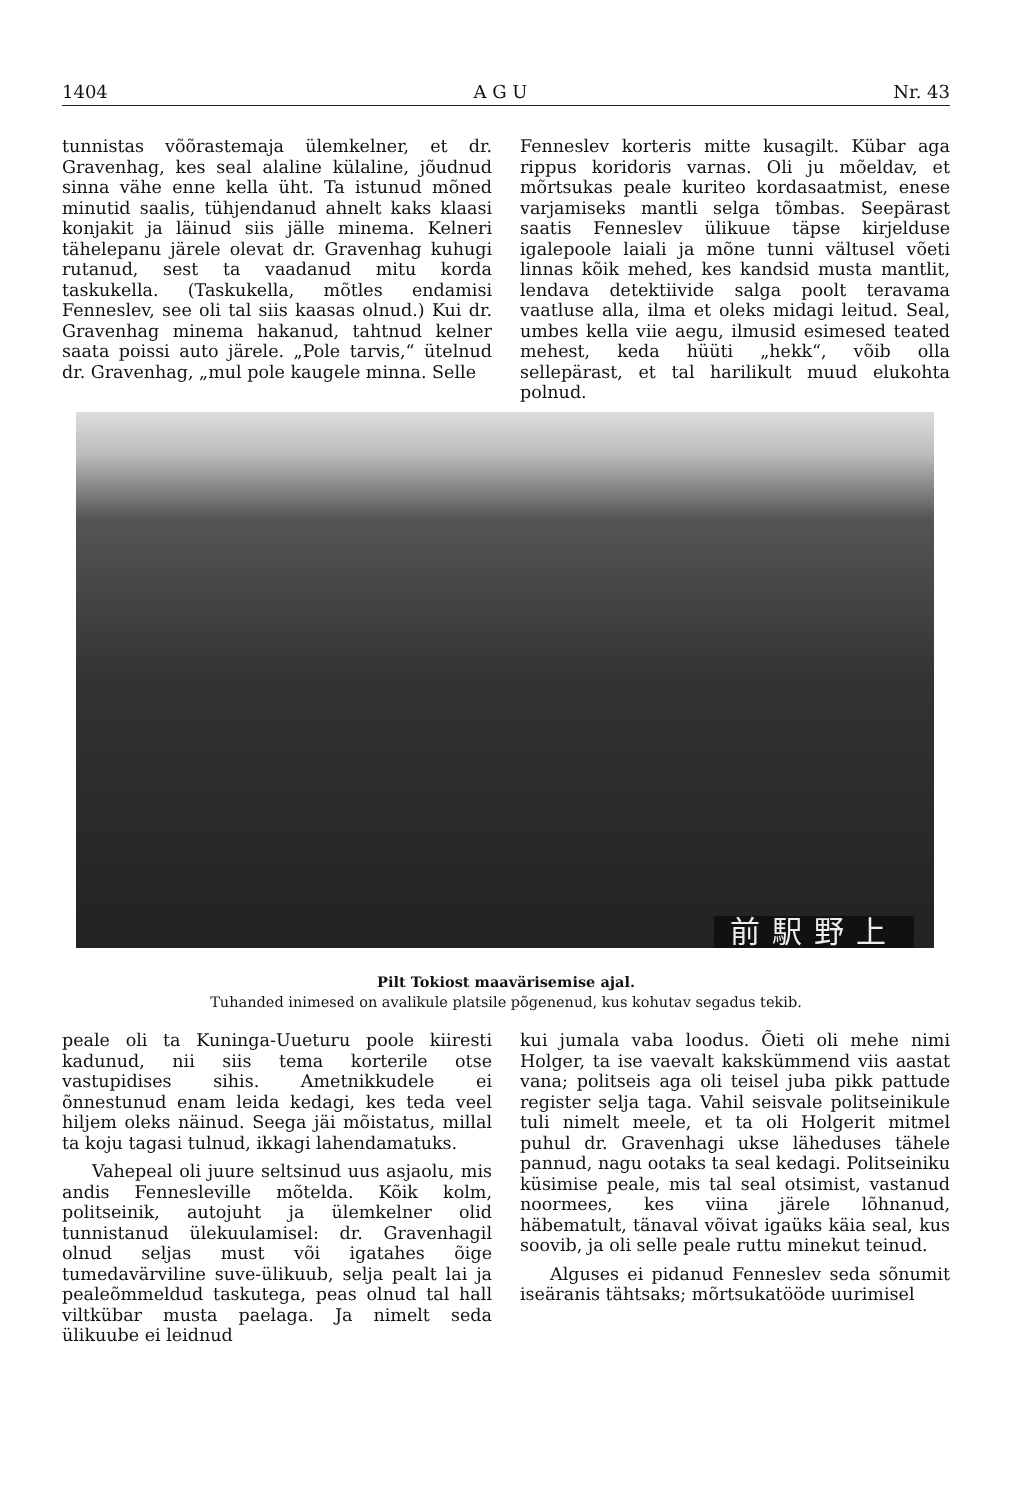1404 A G U Nr. 43
tunnistas võõrastemaja ülemkelner, et dr. Gravenhag, kes seal alaline külaline, jõudnud sinna vähe enne kella üht. Ta istunud mõned minutid saalis, tühjendanud ahnelt kaks klaasi konjakit ja läinud siis jälle minema. Kelneri tähelepanu järele olevat dr. Gravenhag kuhugi rutanud, sest ta vaadanud mitu korda taskukella. (Taskukella, mõtles endamisi Fenneslev, see oli tal siis kaasas olnud.) Kui dr. Gravenhag minema hakanud, tahtnud kelner saata poissi auto järele. „Pole tarvis,“ ütelnud dr. Gravenhag, „mul pole kaugele minna. Selle
Fenneslev korteris mitte kusagilt. Kübar aga rippus koridoris varnas. Oli ju mõeldav, et mõrtsukas peale kuriteo kordasaatmist, enese varjamiseks mantli selga tõmbas. Seepärast saatis Fenneslev ülikuue täpse kirjelduse igalepoole laiali ja mõne tunni vältusel võeti linnas kõik mehed, kes kandsid musta mantlit, lendava detektiivide salga poolt teravama vaatluse alla, ilma et oleks midagi leitud. Seal, umbes kella viie aegu, ilmusid esimesed teated mehest, keda hüüti „hekk“, võib olla sellepärast, et tal harilikult muud elukohta polnud.
前駅野上
Pilt Tokiost maavärisemise ajal.
Tuhanded inimesed on avalikule platsile põgenenud, kus kohutav segadus tekib.
peale oli ta Kuninga-Uueturu poole kiiresti kadunud, nii siis tema korterile otse vastupidises sihis. Ametnikkudele ei õnnestunud enam leida kedagi, kes teda veel hiljem oleks näinud. Seega jäi mõistatus, millal ta koju tagasi tulnud, ikkagi lahendamatuks.
Vahepeal oli juure seltsinud uus asjaolu, mis andis Fennesleville mõtelda. Kõik kolm, politseinik, autojuht ja ülemkelner olid tunnistanud ülekuulamisel: dr. Gravenhagil olnud seljas must või igatahes õige tumedavärviline suve-ülikuub, selja pealt lai ja pealeõmmeldud taskutega, peas olnud tal hall viltkübar musta paelaga. Ja nimelt seda ülikuube ei leidnud
kui jumala vaba loodus. Õieti oli mehe nimi Holger, ta ise vaevalt kakskümmend viis aastat vana; politseis aga oli teisel juba pikk pattude register selja taga. Vahil seisvale politseinikule tuli nimelt meele, et ta oli Holgerit mitmel puhul dr. Gravenhagi ukse läheduses tähele pannud, nagu ootaks ta seal kedagi. Politseiniku küsimise peale, mis tal seal otsimist, vastanud noormees, kes viina järele lõhnanud, häbematult, tänaval võivat igaüks käia seal, kus soovib, ja oli selle peale ruttu minekut teinud.
Alguses ei pidanud Fenneslev seda sõnumit iseäranis tähtsaks; mõrtsukatööde uurimisel